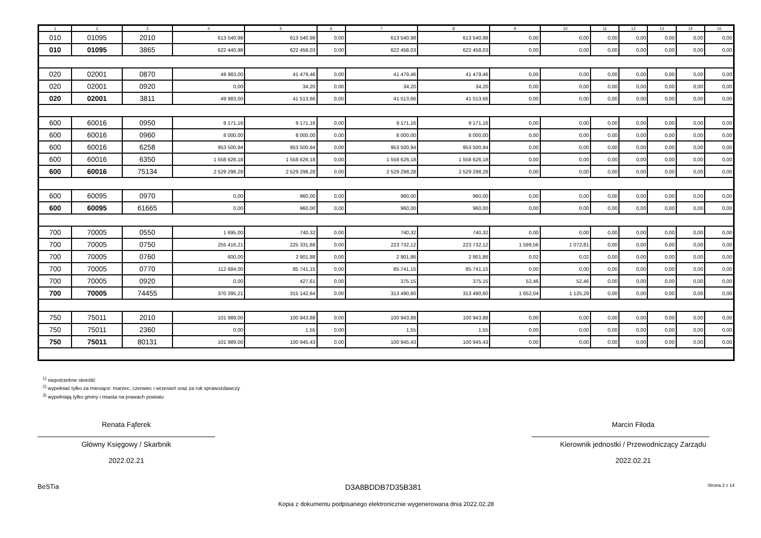| 1 | 2 | 3 | 4 | 5 | 6 | 7 | 8 | 9 | 10 | 11 | 12 | 13 | 14 | 15 |
| --- | --- | --- | --- | --- | --- | --- | --- | --- | --- | --- | --- | --- | --- | --- |
| 010 | 01095 | 2010 | 613 540,98 | 613 540,98 | 0,00 | 613 540,98 | 613 540,98 | 0,00 | 0,00 | 0,00 | 0,00 | 0,00 | 0,00 | 0,00 |
| 010 | 01095 | 3865 | 622 440,98 | 622 458,03 | 0,00 | 622 458,03 | 622 458,03 | 0,00 | 0,00 | 0,00 | 0,00 | 0,00 | 0,00 | 0,00 |
| 020 | 02001 | 0870 | 49 983,00 | 41 479,46 | 0,00 | 41 479,46 | 41 479,46 | 0,00 | 0,00 | 0,00 | 0,00 | 0,00 | 0,00 | 0,00 |
| 020 | 02001 | 0920 | 0,00 | 34,20 | 0,00 | 34,20 | 34,20 | 0,00 | 0,00 | 0,00 | 0,00 | 0,00 | 0,00 | 0,00 |
| 020 | 02001 | 3811 | 49 983,00 | 41 513,66 | 0,00 | 41 513,66 | 41 513,66 | 0,00 | 0,00 | 0,00 | 0,00 | 0,00 | 0,00 | 0,00 |
| 600 | 60016 | 0950 | 9 171,16 | 9 171,16 | 0,00 | 9 171,16 | 9 171,16 | 0,00 | 0,00 | 0,00 | 0,00 | 0,00 | 0,00 | 0,00 |
| 600 | 60016 | 0960 | 8 000,00 | 8 000,00 | 0,00 | 8 000,00 | 8 000,00 | 0,00 | 0,00 | 0,00 | 0,00 | 0,00 | 0,00 | 0,00 |
| 600 | 60016 | 6258 | 953 500,94 | 953 500,94 | 0,00 | 953 500,94 | 953 500,94 | 0,00 | 0,00 | 0,00 | 0,00 | 0,00 | 0,00 | 0,00 |
| 600 | 60016 | 6350 | 1 558 626,18 | 1 558 626,18 | 0,00 | 1 558 626,18 | 1 558 626,18 | 0,00 | 0,00 | 0,00 | 0,00 | 0,00 | 0,00 | 0,00 |
| 600 | 60016 | 75134 | 2 529 298,28 | 2 529 298,28 | 0,00 | 2 529 298,28 | 2 529 298,28 | 0,00 | 0,00 | 0,00 | 0,00 | 0,00 | 0,00 | 0,00 |
| 600 | 60095 | 0970 | 0,00 | 960,00 | 0,00 | 960,00 | 960,00 | 0,00 | 0,00 | 0,00 | 0,00 | 0,00 | 0,00 | 0,00 |
| 600 | 60095 | 61665 | 0,00 | 960,00 | 0,00 | 960,00 | 960,00 | 0,00 | 0,00 | 0,00 | 0,00 | 0,00 | 0,00 | 0,00 |
| 700 | 70005 | 0550 | 1 695,00 | 740,32 | 0,00 | 740,32 | 740,32 | 0,00 | 0,00 | 0,00 | 0,00 | 0,00 | 0,00 | 0,00 |
| 700 | 70005 | 0750 | 255 416,21 | 225 331,68 | 0,00 | 223 732,12 | 223 732,12 | 1 599,56 | 1 072,81 | 0,00 | 0,00 | 0,00 | 0,00 | 0,00 |
| 700 | 70005 | 0760 | 600,00 | 2 901,88 | 0,00 | 2 901,86 | 2 901,86 | 0,02 | 0,02 | 0,00 | 0,00 | 0,00 | 0,00 | 0,00 |
| 700 | 70005 | 0770 | 112 684,00 | 85 741,15 | 0,00 | 85 741,15 | 85 741,15 | 0,00 | 0,00 | 0,00 | 0,00 | 0,00 | 0,00 | 0,00 |
| 700 | 70005 | 0920 | 0,00 | 427,61 | 0,00 | 375,15 | 375,15 | 52,46 | 52,46 | 0,00 | 0,00 | 0,00 | 0,00 | 0,00 |
| 700 | 70005 | 74455 | 370 395,21 | 315 142,64 | 0,00 | 313 490,60 | 313 490,60 | 1 652,04 | 1 125,29 | 0,00 | 0,00 | 0,00 | 0,00 | 0,00 |
| 750 | 75011 | 2010 | 101 989,00 | 100 943,88 | 0,00 | 100 943,88 | 100 943,88 | 0,00 | 0,00 | 0,00 | 0,00 | 0,00 | 0,00 | 0,00 |
| 750 | 75011 | 2360 | 0,00 | 1,55 | 0,00 | 1,55 | 1,55 | 0,00 | 0,00 | 0,00 | 0,00 | 0,00 | 0,00 | 0,00 |
| 750 | 75011 | 80131 | 101 989,00 | 100 945,43 | 0,00 | 100 945,43 | 100 945,43 | 0,00 | 0,00 | 0,00 | 0,00 | 0,00 | 0,00 | 0,00 |
<sup>1)</sup> niepotrzebne skreślić
<sup>2)</sup> wypełniać tylko za miesiące: marzec, czerwiec i wrzesień oraz za rok sprawozdawczy
<sup>3)</sup> wypełniają tylko gminy i miasta na prawach powiatu
Renata Fąferek
Główny Księgowy / Skarbnik
2022.02.21
Marcin Filoda
Kierownik jednostki / Przewodniczący Zarządu
2022.02.21
BeSTia D3A8BDDB7D35B381 Strona 2 z 14
Kopia z dokumentu podpisanego elektronicznie wygenerowana dnia 2022.02.28